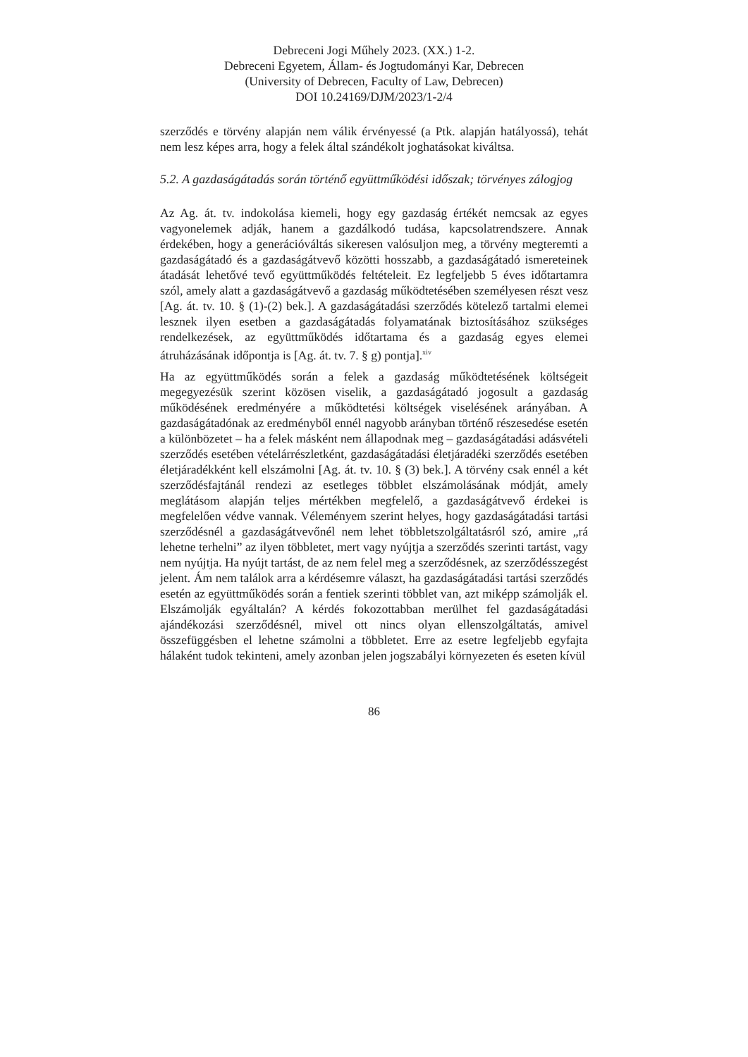Debreceni Jogi Műhely 2023. (XX.) 1-2.
Debreceni Egyetem, Állam- és Jogtudományi Kar, Debrecen
(University of Debrecen, Faculty of Law, Debrecen)
DOI 10.24169/DJM/2023/1-2/4
szerződés e törvény alapján nem válik érvényessé (a Ptk. alapján hatályossá), tehát nem lesz képes arra, hogy a felek által szándékolt joghatásokat kiváltsa.
5.2. A gazdaságátadás során történő együttműködési időszak; törvényes zálogjog
Az Ag. át. tv. indokolása kiemeli, hogy egy gazdaság értékét nemcsak az egyes vagyonelemek adják, hanem a gazdálkodó tudása, kapcsolatrendszere. Annak érdekében, hogy a generációváltás sikeresen valósuljon meg, a törvény megteremti a gazdaságátadó és a gazdaságátvevő közötti hosszabb, a gazdaságátadó ismereteinek átadását lehetővé tevő együttműködés feltételeit. Ez legfeljebb 5 éves időtartamra szól, amely alatt a gazdaságátvevő a gazdaság működtetésében személyesen részt vesz [Ag. át. tv. 10. § (1)-(2) bek.]. A gazdaságátadási szerződés kötelező tartalmi elemei lesznek ilyen esetben a gazdaságátadás folyamatának biztosításához szükséges rendelkezések, az együttműködés időtartama és a gazdaság egyes elemei átruházásának időpontja is [Ag. át. tv. 7. § g) pontja].<sup>xiv</sup>
Ha az együttműködés során a felek a gazdaság működtetésének költségeit megegyezésük szerint közösen viselik, a gazdaságátadó jogosult a gazdaság működésének eredményére a működtetési költségek viselésének arányában. A gazdaságátadónak az eredményből ennél nagyobb arányban történő részesedése esetén a különbözetet – ha a felek másként nem állapodnak meg – gazdaságátadási adásvételi szerződés esetében vételárrészletként, gazdaságátadási életjáradéki szerződés esetében életjáradékként kell elszámolni [Ag. át. tv. 10. § (3) bek.]. A törvény csak ennél a két szerződésfajtánál rendezi az esetleges többlet elszámolásának módját, amely meglátásom alapján teljes mértékben megfelelő, a gazdaságátvevő érdekei is megfelelően védve vannak. Véleményem szerint helyes, hogy gazdaságátadási tartási szerződésnél a gazdaságátvevőnél nem lehet többletszolgáltatásról szó, amire „rá lehetne terhelni” az ilyen többletet, mert vagy nyújtja a szerződés szerinti tartást, vagy nem nyújtja. Ha nyújt tartást, de az nem felel meg a szerződésnek, az szerződésszegést jelent. Ám nem találok arra a kérdésemre választ, ha gazdaságátadási tartási szerződés esetén az együttműködés során a fentiek szerinti többlet van, azt miképp számolják el. Elszámolják egyáltalán? A kérdés fokozottabban merülhet fel gazdaságátadási ajándékozási szerződésnél, mivel ott nincs olyan ellenszolgáltatás, amivel összefüggésben el lehetne számolni a többletet. Erre az esetre legfeljebb egyfajta hálaként tudok tekinteni, amely azonban jelen jogszabályi környezeten és eseten kívül
86